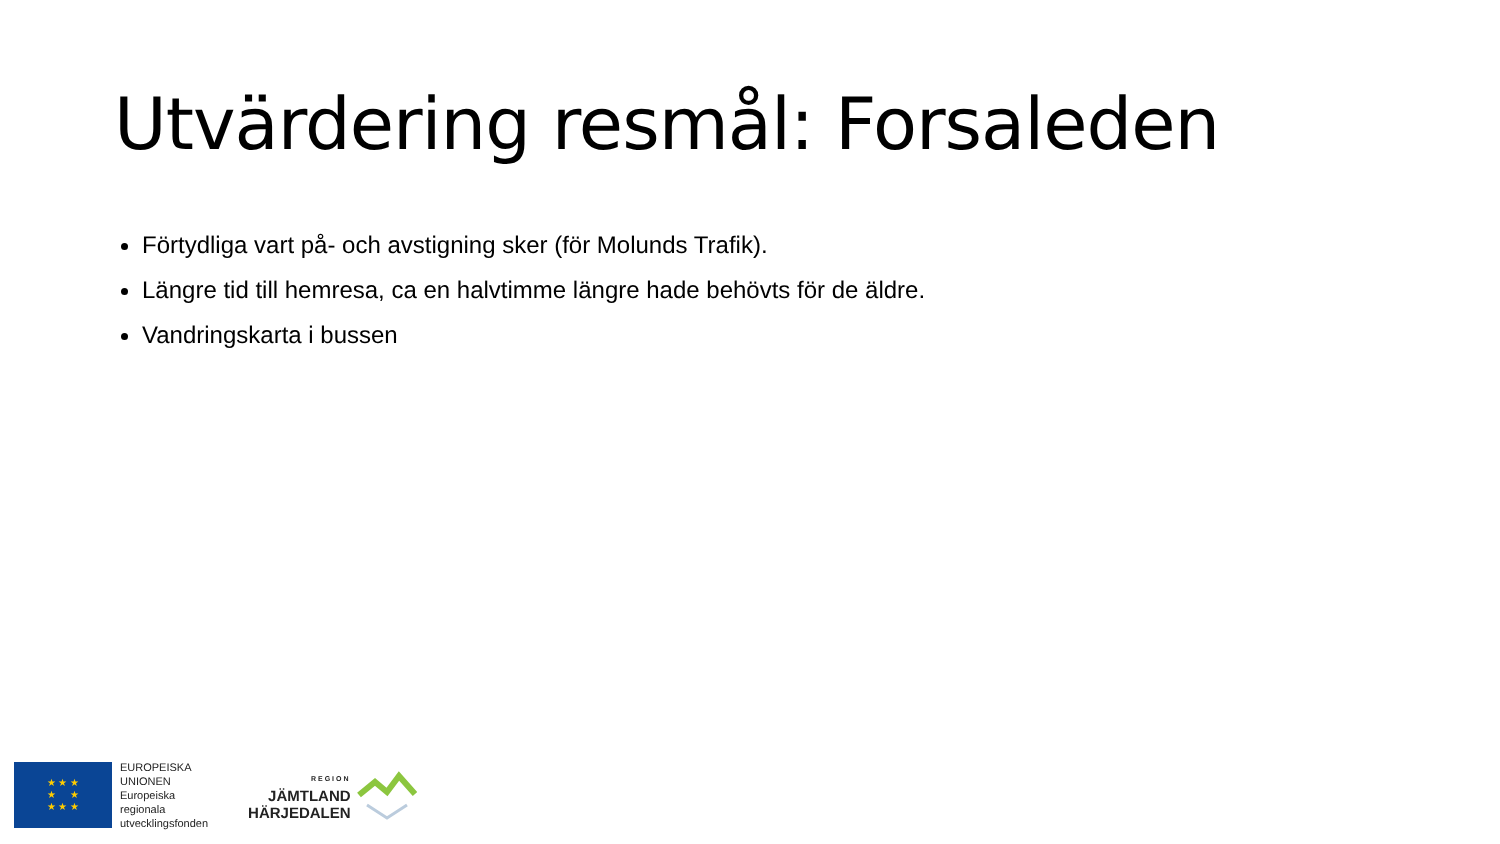Utvärdering resmål: Forsaleden
Förtydliga vart på- och avstigning sker (för Molunds Trafik).
Längre tid till hemresa, ca en halvtimme längre hade behövts för de äldre.
Vandringskarta i bussen
★ ★ ★
★ ★
★ ★ ★
EUROPEISKA
UNIONEN
Europeiska
regionala
utvecklingsfonden
REGION
JÄMTLAND
HÄRJEDALEN